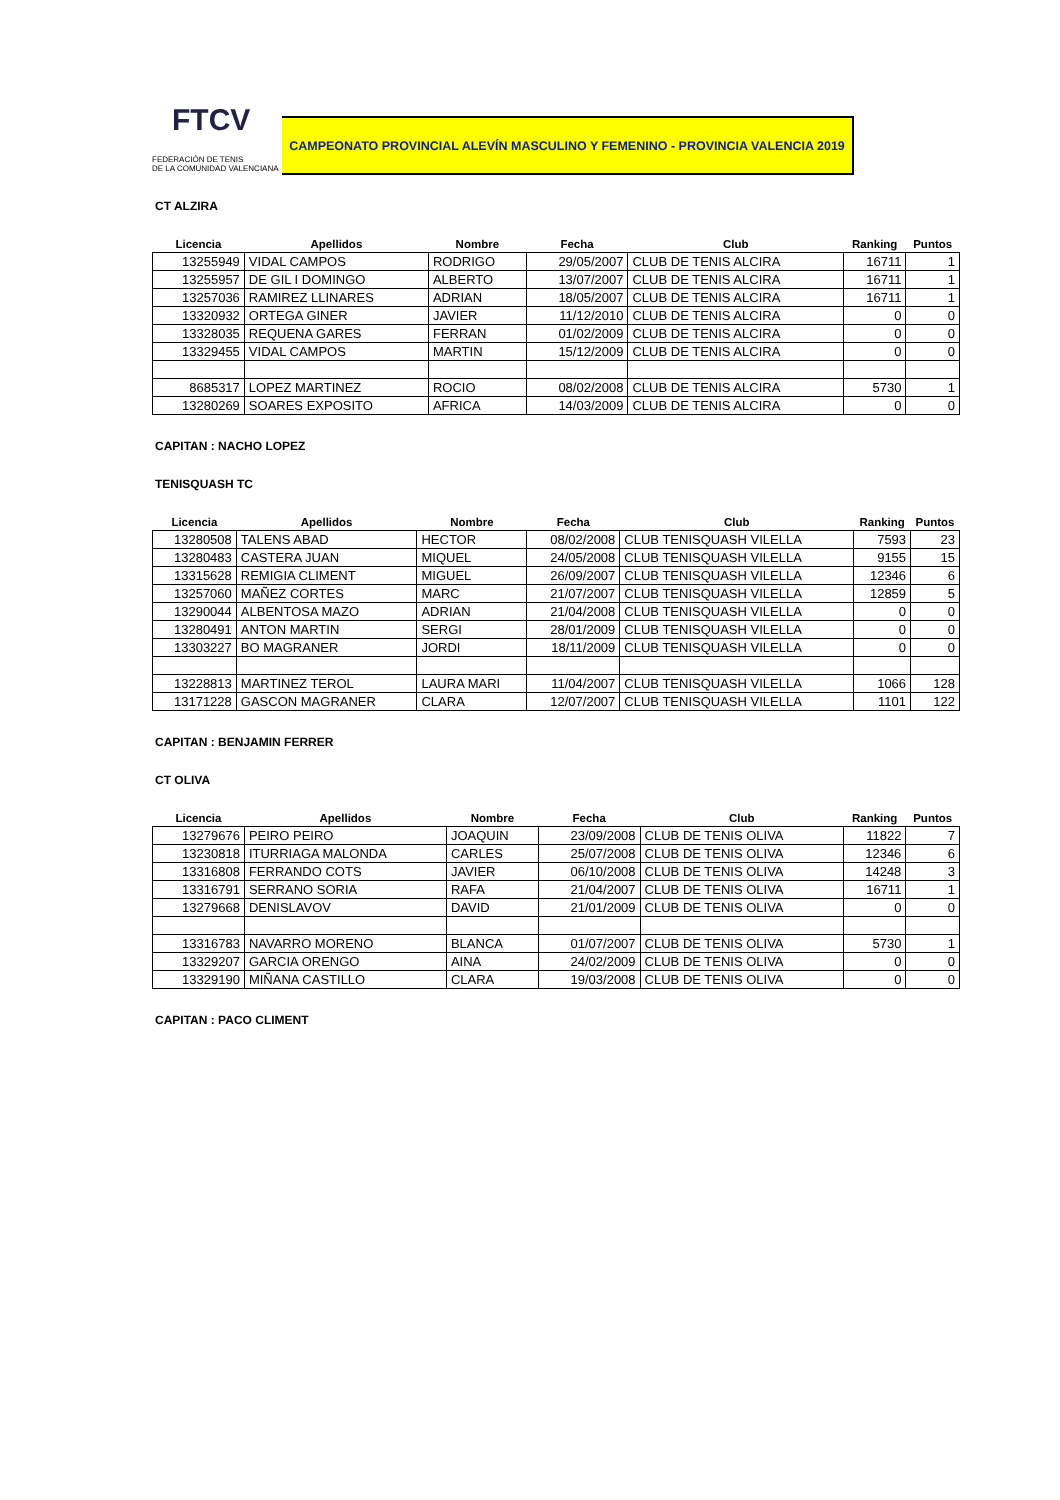FTCV
FEDERACIÓN DE TENIS
DE LA COMUNIDAD VALENCIANA
CAMPEONATO PROVINCIAL ALEVÍN MASCULINO Y FEMENINO - PROVINCIA VALENCIA 2019
CT ALZIRA
| Licencia | Apellidos | Nombre | Fecha | Club | Ranking | Puntos |
| --- | --- | --- | --- | --- | --- | --- |
| 13255949 | VIDAL CAMPOS | RODRIGO | 29/05/2007 | CLUB DE TENIS ALCIRA | 16711 | 1 |
| 13255957 | DE GIL I DOMINGO | ALBERTO | 13/07/2007 | CLUB DE TENIS ALCIRA | 16711 | 1 |
| 13257036 | RAMIREZ LLINARES | ADRIAN | 18/05/2007 | CLUB DE TENIS ALCIRA | 16711 | 1 |
| 13320932 | ORTEGA GINER | JAVIER | 11/12/2010 | CLUB DE TENIS ALCIRA | 0 | 0 |
| 13328035 | REQUENA GARES | FERRAN | 01/02/2009 | CLUB DE TENIS ALCIRA | 0 | 0 |
| 13329455 | VIDAL CAMPOS | MARTIN | 15/12/2009 | CLUB DE TENIS ALCIRA | 0 | 0 |
| 8685317 | LOPEZ MARTINEZ | ROCIO | 08/02/2008 | CLUB DE TENIS ALCIRA | 5730 | 1 |
| 13280269 | SOARES EXPOSITO | AFRICA | 14/03/2009 | CLUB DE TENIS ALCIRA | 0 | 0 |
CAPITAN : NACHO LOPEZ
TENISQUASH TC
| Licencia | Apellidos | Nombre | Fecha | Club | Ranking | Puntos |
| --- | --- | --- | --- | --- | --- | --- |
| 13280508 | TALENS ABAD | HECTOR | 08/02/2008 | CLUB TENISQUASH VILELLA | 7593 | 23 |
| 13280483 | CASTERA JUAN | MIQUEL | 24/05/2008 | CLUB TENISQUASH VILELLA | 9155 | 15 |
| 13315628 | REMIGIA CLIMENT | MIGUEL | 26/09/2007 | CLUB TENISQUASH VILELLA | 12346 | 6 |
| 13257060 | MAÑEZ CORTES | MARC | 21/07/2007 | CLUB TENISQUASH VILELLA | 12859 | 5 |
| 13290044 | ALBENTOSA MAZO | ADRIAN | 21/04/2008 | CLUB TENISQUASH VILELLA | 0 | 0 |
| 13280491 | ANTON MARTIN | SERGI | 28/01/2009 | CLUB TENISQUASH VILELLA | 0 | 0 |
| 13303227 | BO MAGRANER | JORDI | 18/11/2009 | CLUB TENISQUASH VILELLA | 0 | 0 |
| 13228813 | MARTINEZ TEROL | LAURA MARI | 11/04/2007 | CLUB TENISQUASH VILELLA | 1066 | 128 |
| 13171228 | GASCON MAGRANER | CLARA | 12/07/2007 | CLUB TENISQUASH VILELLA | 1101 | 122 |
CAPITAN : BENJAMIN FERRER
CT OLIVA
| Licencia | Apellidos | Nombre | Fecha | Club | Ranking | Puntos |
| --- | --- | --- | --- | --- | --- | --- |
| 13279676 | PEIRO PEIRO | JOAQUIN | 23/09/2008 | CLUB DE TENIS OLIVA | 11822 | 7 |
| 13230818 | ITURRIAGA MALONDA | CARLES | 25/07/2008 | CLUB DE TENIS OLIVA | 12346 | 6 |
| 13316808 | FERRANDO COTS | JAVIER | 06/10/2008 | CLUB DE TENIS OLIVA | 14248 | 3 |
| 13316791 | SERRANO SORIA | RAFA | 21/04/2007 | CLUB DE TENIS OLIVA | 16711 | 1 |
| 13279668 | DENISLAVOV | DAVID | 21/01/2009 | CLUB DE TENIS OLIVA | 0 | 0 |
| 13316783 | NAVARRO MORENO | BLANCA | 01/07/2007 | CLUB DE TENIS OLIVA | 5730 | 1 |
| 13329207 | GARCIA ORENGO | AINA | 24/02/2009 | CLUB DE TENIS OLIVA | 0 | 0 |
| 13329190 | MIÑANA CASTILLO | CLARA | 19/03/2008 | CLUB DE TENIS OLIVA | 0 | 0 |
CAPITAN : PACO CLIMENT